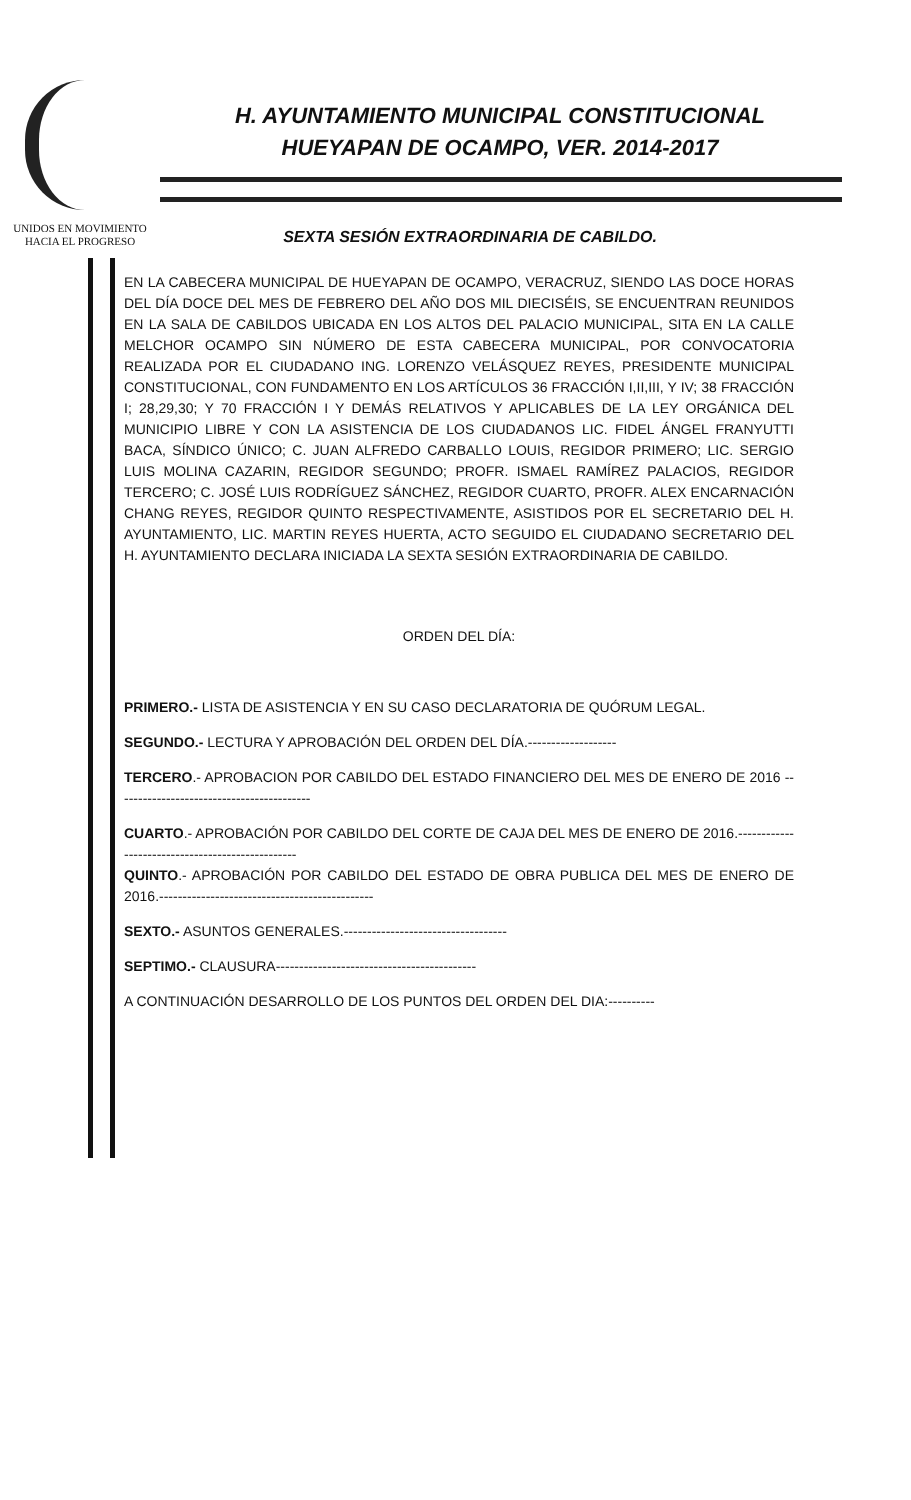UNIDOS EN MOVIMIENTO
HACIA EL PROGRESO
H. AYUNTAMIENTO MUNICIPAL CONSTITUCIONAL
HUEYAPAN DE OCAMPO, VER. 2014-2017
SEXTA SESIÓN EXTRAORDINARIA DE CABILDO.
EN LA CABECERA MUNICIPAL DE HUEYAPAN DE OCAMPO, VERACRUZ, SIENDO LAS DOCE HORAS DEL DÍA DOCE DEL MES DE FEBRERO DEL AÑO DOS MIL DIECISÉIS, SE ENCUENTRAN REUNIDOS EN LA SALA DE CABILDOS UBICADA EN LOS ALTOS DEL PALACIO MUNICIPAL, SITA EN LA CALLE MELCHOR OCAMPO SIN NÚMERO DE ESTA CABECERA MUNICIPAL, POR CONVOCATORIA REALIZADA POR EL CIUDADANO ING. LORENZO VELÁSQUEZ REYES, PRESIDENTE MUNICIPAL CONSTITUCIONAL, CON FUNDAMENTO EN LOS ARTÍCULOS 36 FRACCIÓN I,II,III, Y IV; 38 FRACCIÓN I; 28,29,30; Y 70 FRACCIÓN I Y DEMÁS RELATIVOS Y APLICABLES DE LA LEY ORGÁNICA DEL MUNICIPIO LIBRE Y CON LA ASISTENCIA DE LOS CIUDADANOS LIC. FIDEL ÁNGEL FRANYUTTI BACA, SÍNDICO ÚNICO; C. JUAN ALFREDO CARBALLO LOUIS, REGIDOR PRIMERO; LIC. SERGIO LUIS MOLINA CAZARIN, REGIDOR SEGUNDO; PROFR. ISMAEL RAMÍREZ PALACIOS, REGIDOR TERCERO; C. JOSÉ LUIS RODRÍGUEZ SÁNCHEZ, REGIDOR CUARTO, PROFR. ALEX ENCARNACIÓN CHANG REYES, REGIDOR QUINTO RESPECTIVAMENTE, ASISTIDOS POR EL SECRETARIO DEL H. AYUNTAMIENTO, LIC. MARTIN REYES HUERTA, ACTO SEGUIDO EL CIUDADANO SECRETARIO DEL H. AYUNTAMIENTO DECLARA INICIADA LA SEXTA SESIÓN EXTRAORDINARIA DE CABILDO.
ORDEN DEL DÍA:
PRIMERO.- LISTA DE ASISTENCIA Y EN SU CASO DECLARATORIA DE QUÓRUM LEGAL.
SEGUNDO.- LECTURA Y APROBACIÓN DEL ORDEN DEL DÍA.-------------------
TERCERO.- APROBACION POR CABILDO DEL ESTADO FINANCIERO DEL MES DE ENERO DE 2016 ------------------------------------------
CUARTO.- APROBACIÓN POR CABILDO DEL CORTE DE CAJA DEL MES DE ENERO DE 2016.-------------------------------------------------
QUINTO.- APROBACIÓN POR CABILDO DEL ESTADO DE OBRA PUBLICA DEL MES DE ENERO DE 2016.----------------------------------------------
SEXTO.- ASUNTOS GENERALES.-----------------------------------
SEPTIMO.- CLAUSURA-------------------------------------------
A CONTINUACIÓN DESARROLLO DE LOS PUNTOS DEL ORDEN DEL DIA:----------